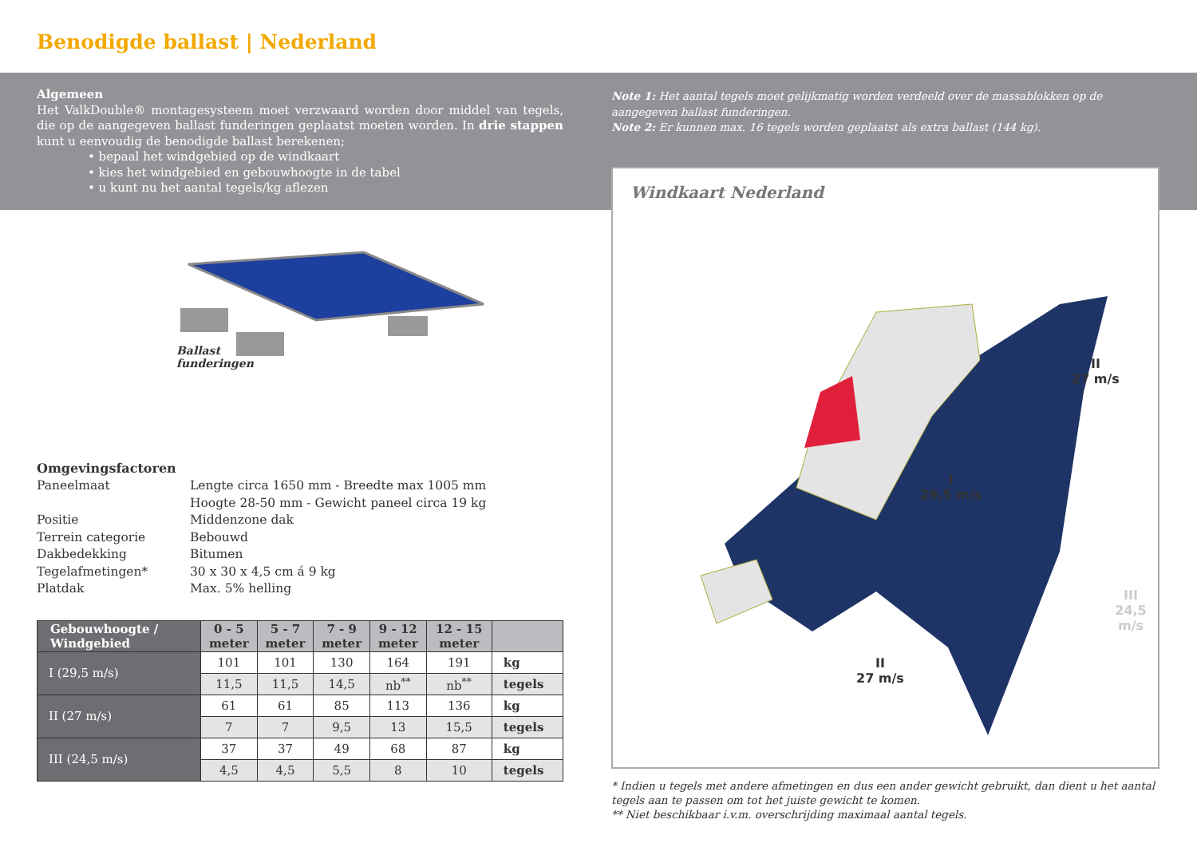Benodigde ballast | Nederland
Algemeen
Het ValkDouble® montagesysteem moet verzwaard worden door middel van tegels, die op de aangegeven ballast funderingen geplaatst moeten worden. In drie stappen kunt u eenvoudig de benodigde ballast berekenen;
• bepaal het windgebied op de windkaart
• kies het windgebied en gebouwhoogte in de tabel
• u kunt nu het aantal tegels/kg aflezen
Ballast
funderingen
Omgevingsfactoren
| Paneelmaat | Lengte circa 1650 mm - Breedte max 1005 mm Hoogte 28-50 mm - Gewicht paneel circa 19 kg |
| Positie | Middenzone dak |
| Terrein categorie | Bebouwd |
| Dakbedekking | Bitumen |
| Tegelafmetingen* | 30 x 30 x 4,5 cm á 9 kg |
| Platdak | Max. 5% helling |
| Gebouwhoogte / Windgebied | 0 - 5 meter | 5 - 7 meter | 7 - 9 meter | 9 - 12 meter | 12 - 15 meter | |
| --- | --- | --- | --- | --- | --- | --- |
| I (29,5 m/s) | 101 | 101 | 130 | 164 | 191 | kg |
| | 11,5 | 11,5 | 14,5 | nb<sup>**</sup> | nb<sup>**</sup> | tegels |
| II (27 m/s) | 61 | 61 | 85 | 113 | 136 | kg |
| | 7 | 7 | 9,5 | 13 | 15,5 | tegels |
| III (24,5 m/s) | 37 | 37 | 49 | 68 | 87 | kg |
| | 4,5 | 4,5 | 5,5 | 8 | 10 | tegels |
Note 1: Het aantal tegels moet gelijkmatig worden verdeeld over de massablokken op de aangegeven ballast funderingen.
Note 2: Er kunnen max. 16 tegels worden geplaatst als extra ballast (144 kg).
Windkaart Nederland
II
27 m/s
I
29,5 m/s
III
24,5 m/s
II
27 m/s
* Indien u tegels met andere afmetingen en dus een ander gewicht gebruikt, dan dient u het aantal tegels aan te passen om tot het juiste gewicht te komen.
** Niet beschikbaar i.v.m. overschrijding maximaal aantal tegels.